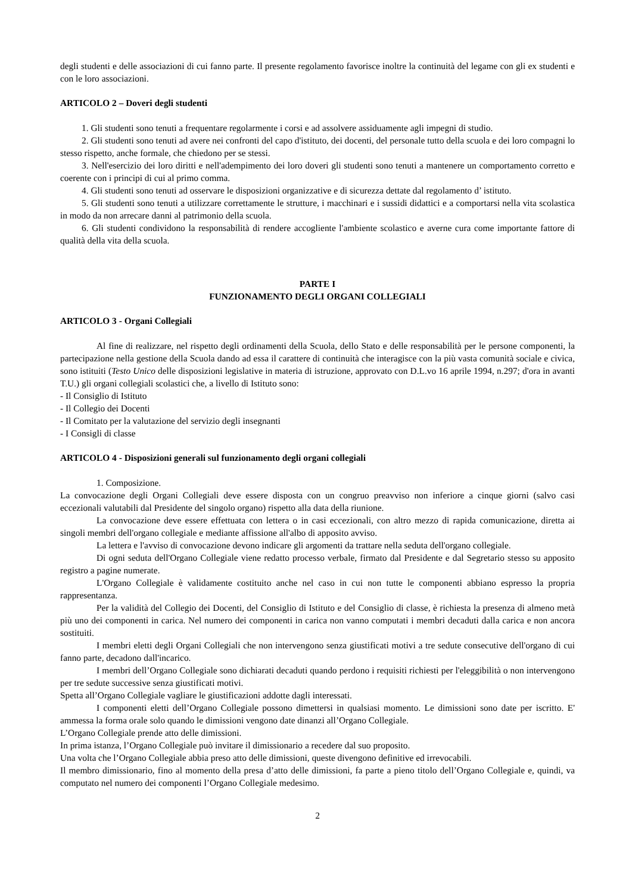degli studenti e delle associazioni di cui fanno parte. Il presente regolamento favorisce inoltre la continuità del legame con gli ex studenti e con le loro associazioni.
ARTICOLO 2 – Doveri degli studenti
1. Gli studenti sono tenuti a frequentare regolarmente i corsi e ad assolvere assiduamente agli impegni di studio.
2. Gli studenti sono tenuti ad avere nei confronti del capo d'istituto, dei docenti, del personale tutto della scuola e dei loro compagni lo stesso rispetto, anche formale, che chiedono per se stessi.
3. Nell'esercizio dei loro diritti e nell'adempimento dei loro doveri gli studenti sono tenuti a mantenere un comportamento corretto e coerente con i principi di cui al primo comma.
4. Gli studenti sono tenuti ad osservare le disposizioni organizzative e di sicurezza dettate dal regolamento d’ istituto.
5. Gli studenti sono tenuti a utilizzare correttamente le strutture, i macchinari e i sussidi didattici e a comportarsi nella vita scolastica in modo da non arrecare danni al patrimonio della scuola.
6. Gli studenti condividono la responsabilità di rendere accogliente l'ambiente scolastico e averne cura come importante fattore di qualità della vita della scuola.
PARTE I
FUNZIONAMENTO DEGLI ORGANI COLLEGIALI
ARTICOLO 3 - Organi Collegiali
Al fine di realizzare, nel rispetto degli ordinamenti della Scuola, dello Stato e delle responsabilità per le persone componenti, la partecipazione nella gestione della Scuola dando ad essa il carattere di continuità che interagisce con la più vasta comunità sociale e civica, sono istituiti (Testo Unico delle disposizioni legislative in materia di istruzione, approvato con D.L.vo 16 aprile 1994, n.297; d'ora in avanti T.U.) gli organi collegiali scolastici che, a livello di Istituto sono:
- Il Consiglio di Istituto
- Il Collegio dei Docenti
- Il Comitato per la valutazione del servizio degli insegnanti
- I Consigli di classe
ARTICOLO 4 - Disposizioni generali sul funzionamento degli organi collegiali
1. Composizione.
La convocazione degli Organi Collegiali deve essere disposta con un congruo preavviso non inferiore a cinque giorni (salvo casi eccezionali valutabili dal Presidente del singolo organo) rispetto alla data della riunione.
La convocazione deve essere effettuata con lettera o in casi eccezionali, con altro mezzo di rapida comunicazione, diretta ai singoli membri dell'organo collegiale e mediante affissione all'albo di apposito avviso.
La lettera e l'avviso di convocazione devono indicare gli argomenti da trattare nella seduta dell'organo collegiale.
Di ogni seduta dell'Organo Collegiale viene redatto processo verbale, firmato dal Presidente e dal Segretario stesso su apposito registro a pagine numerate.
L'Organo Collegiale è validamente costituito anche nel caso in cui non tutte le componenti abbiano espresso la propria rappresentanza.
Per la validità del Collegio dei Docenti, del Consiglio di Istituto e del Consiglio di classe, è richiesta la presenza di almeno metà più uno dei componenti in carica. Nel numero dei componenti in carica non vanno computati i membri decaduti dalla carica e non ancora sostituiti.
I membri eletti degli Organi Collegiali che non intervengono senza giustificati motivi a tre sedute consecutive dell'organo di cui fanno parte, decadono dall'incarico.
I membri dell’Organo Collegiale sono dichiarati decaduti quando perdono i requisiti richiesti per l'eleggibilità o non intervengono per tre sedute successive senza giustificati motivi.
Spetta all’Organo Collegiale vagliare le giustificazioni addotte dagli interessati.
I componenti eletti dell’Organo Collegiale possono dimettersi in qualsiasi momento. Le dimissioni sono date per iscritto. E' ammessa la forma orale solo quando le dimissioni vengono date dinanzi all’Organo Collegiale.
L’Organo Collegiale prende atto delle dimissioni.
In prima istanza, l’Organo Collegiale può invitare il dimissionario a recedere dal suo proposito.
Una volta che l’Organo Collegiale abbia preso atto delle dimissioni, queste divengono definitive ed irrevocabili.
Il membro dimissionario, fino al momento della presa d’atto delle dimissioni, fa parte a pieno titolo dell’Organo Collegiale e, quindi, va computato nel numero dei componenti l’Organo Collegiale medesimo.
2